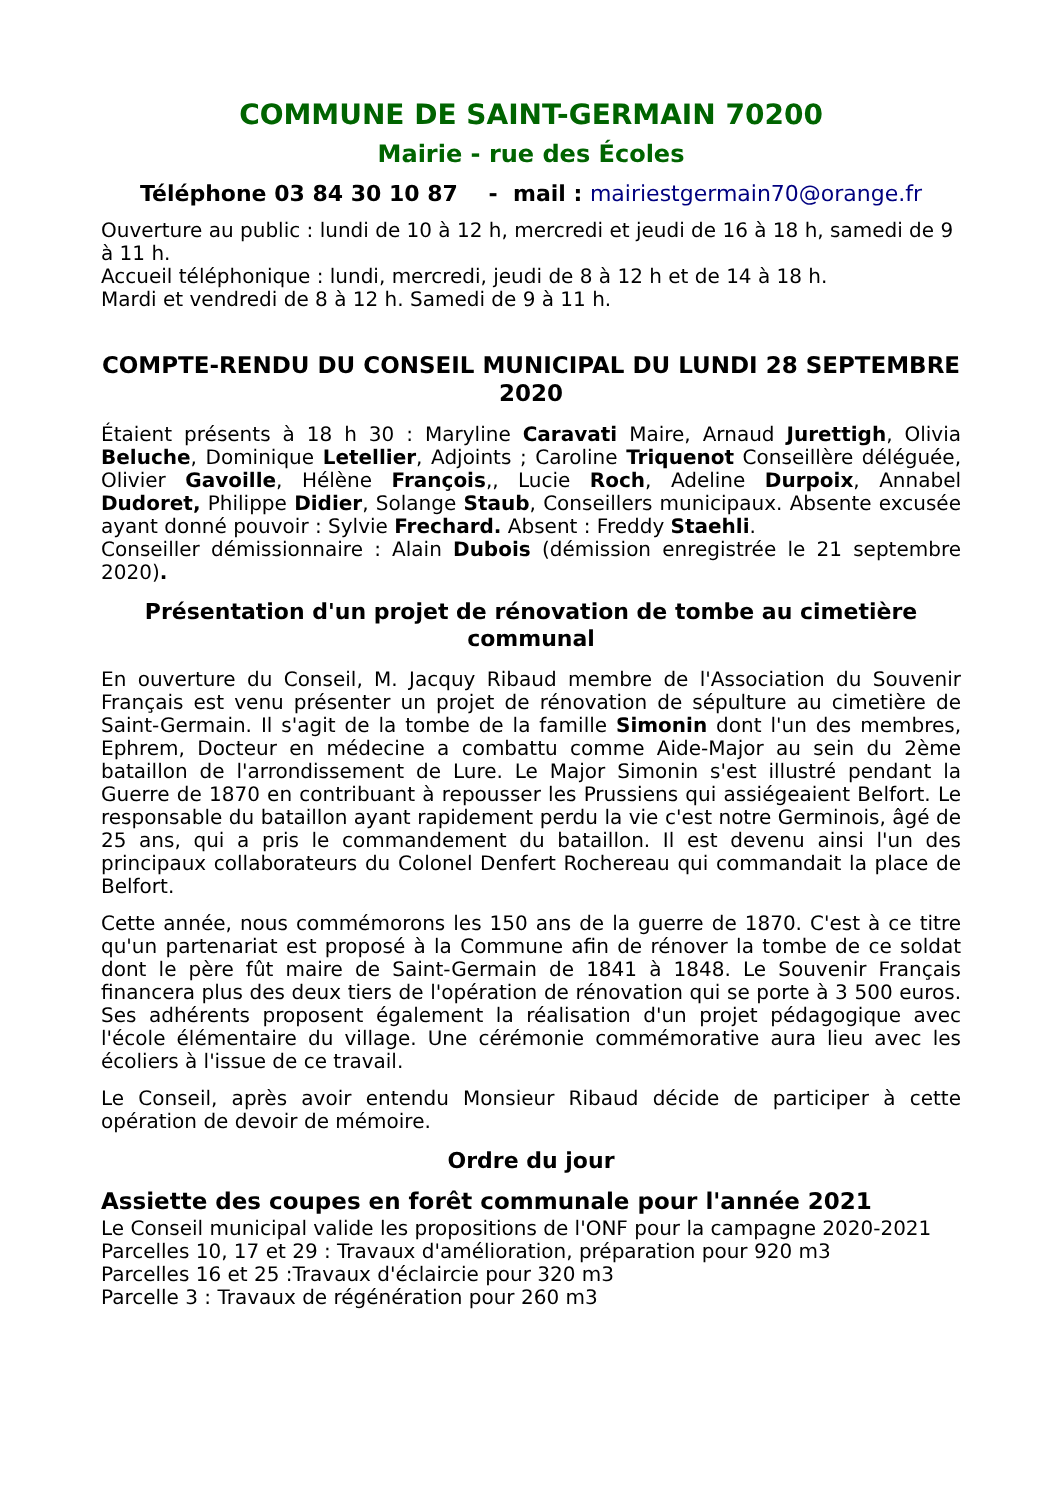COMMUNE DE SAINT-GERMAIN 70200
Mairie - rue des Écoles
Téléphone 03 84 30 10 87 - mail : mairiestgermain70@orange.fr
Ouverture au public : lundi de 10 à 12 h, mercredi et jeudi de 16 à 18 h, samedi de 9 à 11 h.
Accueil téléphonique : lundi, mercredi, jeudi de 8 à 12 h et de 14 à 18 h.
Mardi et vendredi de 8 à 12 h. Samedi de 9 à 11 h.
COMPTE-RENDU DU CONSEIL MUNICIPAL DU LUNDI 28 SEPTEMBRE 2020
Étaient présents à 18 h 30 : Maryline Caravati Maire, Arnaud Jurettigh, Olivia Beluche, Dominique Letellier, Adjoints ; Caroline Triquenot Conseillère déléguée, Olivier Gavoille, Hélène François,, Lucie Roch, Adeline Durpoix, Annabel Dudoret, Philippe Didier, Solange Staub, Conseillers municipaux. Absente excusée ayant donné pouvoir : Sylvie Frechard. Absent : Freddy Staehli.
Conseiller démissionnaire : Alain Dubois (démission enregistrée le 21 septembre 2020).
Présentation d'un projet de rénovation de tombe au cimetière communal
En ouverture du Conseil, M. Jacquy Ribaud membre de l'Association du Souvenir Français est venu présenter un projet de rénovation de sépulture au cimetière de Saint-Germain. Il s'agit de la tombe de la famille Simonin dont l'un des membres, Ephrem, Docteur en médecine a combattu comme Aide-Major au sein du 2ème bataillon de l'arrondissement de Lure. Le Major Simonin s'est illustré pendant la Guerre de 1870 en contribuant à repousser les Prussiens qui assiégeaient Belfort. Le responsable du bataillon ayant rapidement perdu la vie c'est notre Germinois, âgé de 25 ans, qui a pris le commandement du bataillon. Il est devenu ainsi l'un des principaux collaborateurs du Colonel Denfert Rochereau qui commandait la place de Belfort.
Cette année, nous commémorons les 150 ans de la guerre de 1870. C'est à ce titre qu'un partenariat est proposé à la Commune afin de rénover la tombe de ce soldat dont le père fût maire de Saint-Germain de 1841 à 1848. Le Souvenir Français financera plus des deux tiers de l'opération de rénovation qui se porte à 3 500 euros. Ses adhérents proposent également la réalisation d'un projet pédagogique avec l'école élémentaire du village. Une cérémonie commémorative aura lieu avec les écoliers à l'issue de ce travail.
Le Conseil, après avoir entendu Monsieur Ribaud décide de participer à cette opération de devoir de mémoire.
Ordre du jour
Assiette des coupes en forêt communale pour l'année 2021
Le Conseil municipal valide les propositions de l'ONF pour la campagne 2020-2021
Parcelles 10, 17 et 29 : Travaux d'amélioration, préparation pour 920 m3
Parcelles 16 et 25 :Travaux d'éclaircie pour 320 m3
Parcelle 3 : Travaux de régénération pour 260 m3